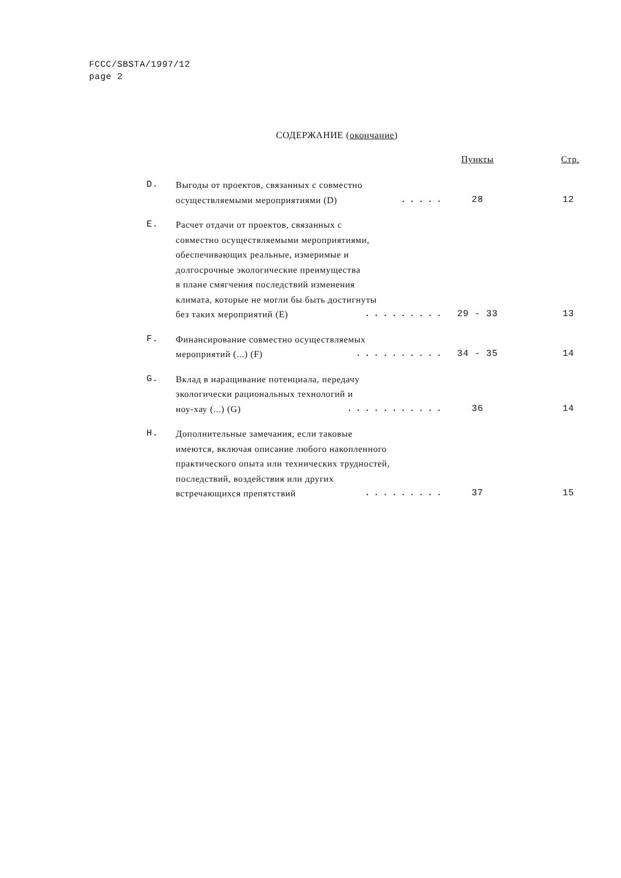FCCC/SBSTA/1997/12
page 2
СОДЕРЖАНИЕ (окончание)
| | | Пункты | Стр . |
| --- | --- | --- | --- |
| D. | Выгоды от проектов, связанных с совместно осуществляемыми мероприятиями (D) ..... | 28 | 12 |
| E. | Расчет отдачи от проектов, связанных с совместно осуществляемыми мероприятиями, обеспечивающих реальные, измеримые и долгосрочные экологические преимущества в плане смягчения последствий изменения климата, которые не могли бы быть достигнуты без таких мероприятий (E) ......... | 29 - 33 | 13 |
| F. | Финансирование совместно осуществляемых мероприятий (...) (F) .......... | 34 - 35 | 14 |
| G. | Вклад в наращивание потенциала, передачу экологически рациональных технологий и ноу-хау (...) (G) ........... | 36 | 14 |
| H. | Дополнительные замечания, если таковые имеются, включая описание любого накопленного практического опыта или технических трудностей, последствий, воздействия или других встречающихся препятствий ......... | 37 | 15 |